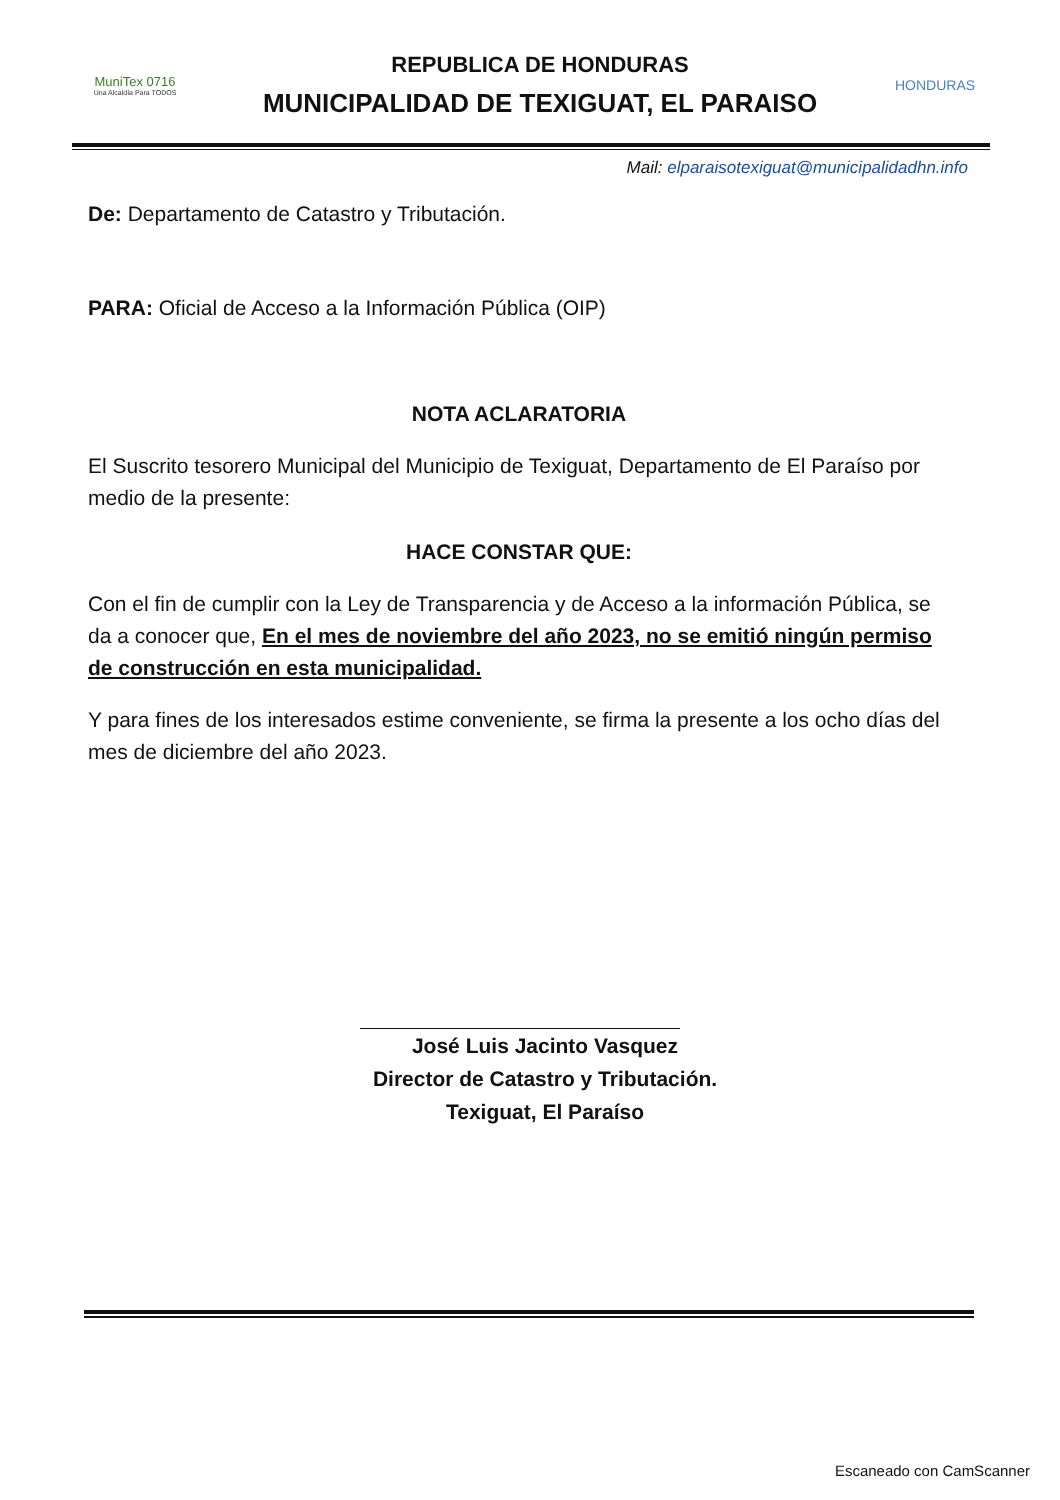MuniTex 0716
Una Alcaldía Para TODOS
REPUBLICA DE HONDURAS
MUNICIPALIDAD DE TEXIGUAT, EL PARAISO
HONDURAS
Mail: elparaisotexiguat@municipalidadhn.info
De: Departamento de Catastro y Tributación.
PARA: Oficial de Acceso a la Información Pública (OIP)
NOTA ACLARATORIA
El Suscrito tesorero Municipal del Municipio de Texiguat, Departamento de El Paraíso por medio de la presente:
HACE CONSTAR QUE:
Con el fin de cumplir con la Ley de Transparencia y de Acceso a la información Pública, se da a conocer que, En el mes de noviembre del año 2023, no se emitió ningún permiso de construcción en esta municipalidad.
Y para fines de los interesados estime conveniente, se firma la presente a los ocho días del mes de diciembre del año 2023.
José Luis Jacinto Vasquez
Director de Catastro y Tributación.
Texiguat, El Paraíso
Escaneado con CamScanner